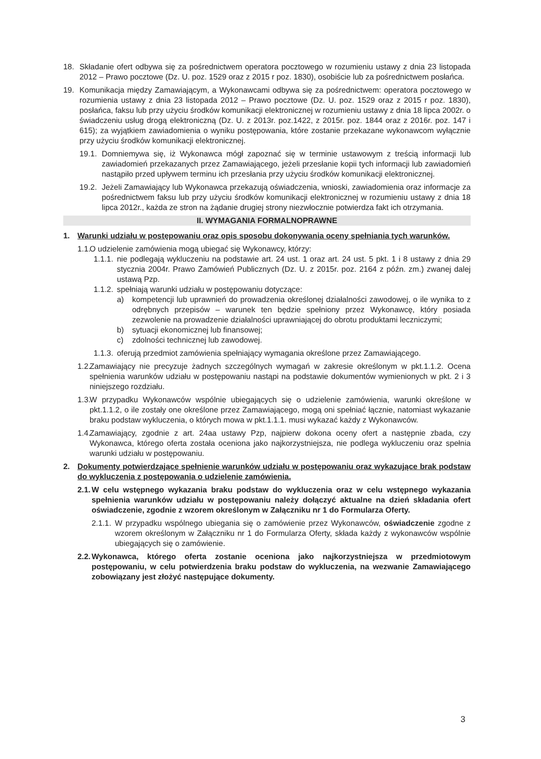18. Składanie ofert odbywa się za pośrednictwem operatora pocztowego w rozumieniu ustawy z dnia 23 listopada 2012 – Prawo pocztowe (Dz. U. poz. 1529 oraz z 2015 r poz. 1830), osobiście lub za pośrednictwem posłańca.
19. Komunikacja między Zamawiającym, a Wykonawcami odbywa się za pośrednictwem: operatora pocztowego w rozumienia ustawy z dnia 23 listopada 2012 – Prawo pocztowe (Dz. U. poz. 1529 oraz z 2015 r poz. 1830), posłańca, faksu lub przy użyciu środków komunikacji elektronicznej w rozumieniu ustawy z dnia 18 lipca 2002r. o świadczeniu usług drogą elektroniczną (Dz. U. z 2013r. poz.1422, z 2015r. poz. 1844 oraz z 2016r. poz. 147 i 615); za wyjątkiem zawiadomienia o wyniku postępowania, które zostanie przekazane wykonawcom wyłącznie przy użyciu środków komunikacji elektronicznej.
19.1. Domniemywa się, iż Wykonawca mógł zapoznać się w terminie ustawowym z treścią informacji lub zawiadomień przekazanych przez Zamawiającego, jeżeli przesłanie kopii tych informacji lub zawiadomień nastąpiło przed upływem terminu ich przesłania przy użyciu środków komunikacji elektronicznej.
19.2. Jeżeli Zamawiający lub Wykonawca przekazują oświadczenia, wnioski, zawiadomienia oraz informacje za pośrednictwem faksu lub przy użyciu środków komunikacji elektronicznej w rozumieniu ustawy z dnia 18 lipca 2012r., każda ze stron na żądanie drugiej strony niezwłocznie potwierdza fakt ich otrzymania.
II. WYMAGANIA FORMALNOPRAWNE
1. Warunki udziału w postępowaniu oraz opis sposobu dokonywania oceny spełniania tych warunków.
1.1. O udzielenie zamówienia mogą ubiegać się Wykonawcy, którzy:
1.1.1. nie podlegają wykluczeniu na podstawie art. 24 ust. 1 oraz art. 24 ust. 5 pkt. 1 i 8 ustawy z dnia 29 stycznia 2004r. Prawo Zamówień Publicznych (Dz. U. z 2015r. poz. 2164 z późn. zm.) zwanej dalej ustawą Pzp.
1.1.2. spełniają warunki udziału w postępowaniu dotyczące:
a) kompetencji lub uprawnień do prowadzenia określonej działalności zawodowej, o ile wynika to z odrębnych przepisów – warunek ten będzie spełniony przez Wykonawcę, który posiada zezwolenie na prowadzenie działalności uprawniającej do obrotu produktami leczniczymi;
b) sytuacji ekonomicznej lub finansowej;
c) zdolności technicznej lub zawodowej.
1.1.3. oferują przedmiot zamówienia spełniający wymagania określone przez Zamawiającego.
1.2. Zamawiający nie precyzuje żadnych szczególnych wymagań w zakresie określonym w pkt.1.1.2. Ocena spełnienia warunków udziału w postępowaniu nastąpi na podstawie dokumentów wymienionych w pkt. 2 i 3 niniejszego rozdziału.
1.3. W przypadku Wykonawców wspólnie ubiegających się o udzielenie zamówienia, warunki określone w pkt.1.1.2, o ile zostały one określone przez Zamawiającego, mogą oni spełniać łącznie, natomiast wykazanie braku podstaw wykluczenia, o których mowa w pkt.1.1.1. musi wykazać każdy z Wykonawców.
1.4. Zamawiający, zgodnie z art. 24aa ustawy Pzp, najpierw dokona oceny ofert a następnie zbada, czy Wykonawca, którego oferta została oceniona jako najkorzystniejsza, nie podlega wykluczeniu oraz spełnia warunki udziału w postępowaniu.
2. Dokumenty potwierdzające spełnienie warunków udziału w postępowaniu oraz wykazujące brak podstaw do wykluczenia z postępowania o udzielenie zamówienia.
2.1. W celu wstępnego wykazania braku podstaw do wykluczenia oraz w celu wstępnego wykazania spełnienia warunków udziału w postępowaniu należy dołączyć aktualne na dzień składania ofert oświadczenie, zgodnie z wzorem określonym w Załączniku nr 1 do Formularza Oferty.
2.1.1. W przypadku wspólnego ubiegania się o zamówienie przez Wykonawców, oświadczenie zgodne z wzorem określonym w Załączniku nr 1 do Formularza Oferty, składa każdy z wykonawców wspólnie ubiegających się o zamówienie.
2.2. Wykonawca, którego oferta zostanie oceniona jako najkorzystniejsza w przedmiotowym postępowaniu, w celu potwierdzenia braku podstaw do wykluczenia, na wezwanie Zamawiającego zobowiązany jest złożyć następujące dokumenty.
3